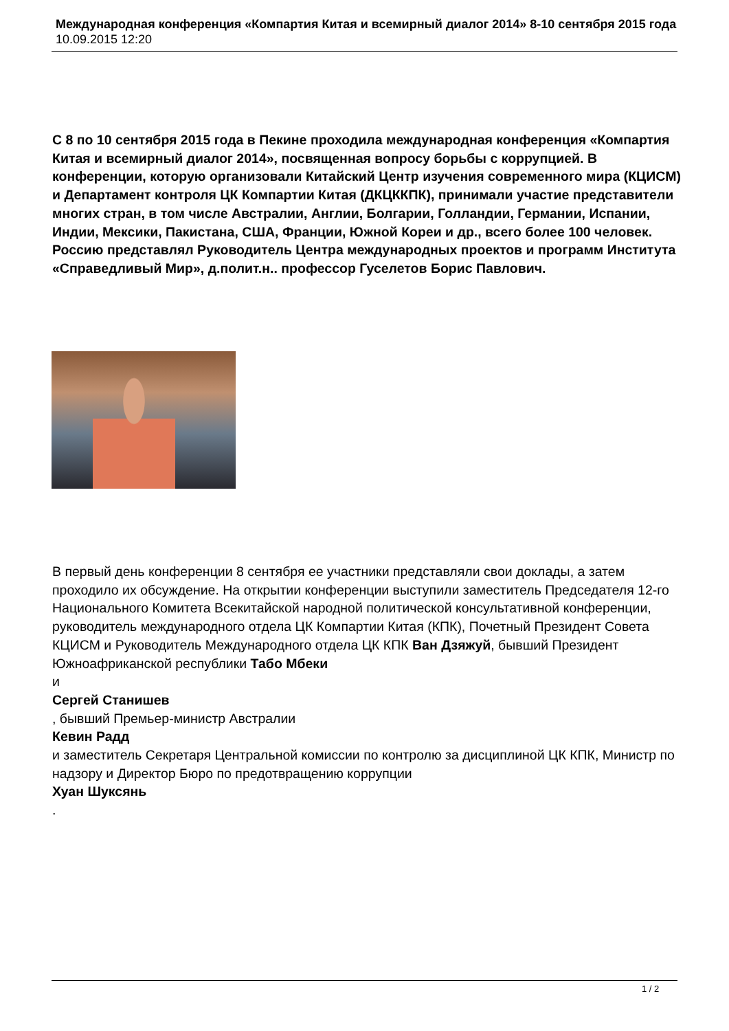Международная конференция «Компартия Китая и всемирный диалог 2014» 8-10 сентября 2015 года
10.09.2015 12:20
С 8 по 10 сентября 2015 года в Пекине проходила международная конференция «Компартия Китая и всемирный диалог 2014», посвященная вопросу борьбы с коррупцией. В конференции, которую организовали Китайский Центр изучения современного мира (КЦИСМ) и Департамент контроля ЦК Компартии Китая (ДКЦККПК), принимали участие представители многих стран, в том числе Австралии, Англии, Болгарии, Голландии, Германии, Испании, Индии, Мексики, Пакистана, США, Франции, Южной Кореи и др., всего более 100 человек. Россию представлял Руководитель Центра международных проектов и программ Института «Справедливый Мир», д.полит.н.. профессор Гуселетов Борис Павлович.
В первый день конференции 8 сентября ее участники представляли свои доклады, а затем проходило их обсуждение. На открытии конференции выступили заместитель Председателя 12-го Национального Комитета Всекитайской народной политической консультативной конференции, руководитель международного отдела ЦК Компартии Китая (КПК), Почетный Президент Совета КЦИСМ и Руководитель Международного отдела ЦК КПК Ван Дзяжуй, бывший Президент Южноафриканской республики Табо Мбеки
и
Сергей Станишев
, бывший Премьер-министр Австралии
Кевин Радд
и заместитель Секретаря Центральной комиссии по контролю за дисциплиной ЦК КПК, Министр по надзору и Директор Бюро по предотвращению коррупции
Хуан Шуксянь
.
1 / 2